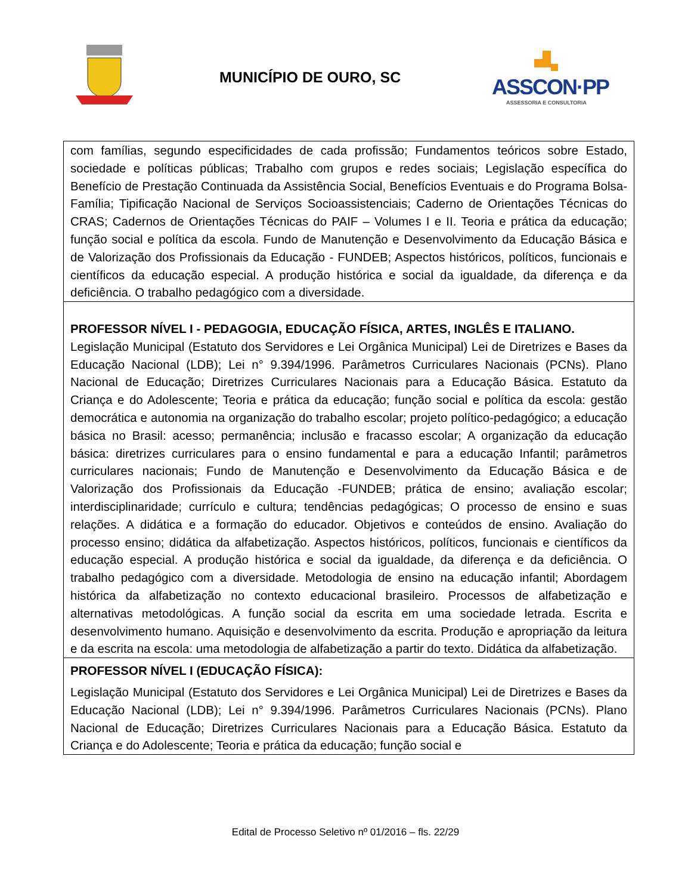MUNICÍPIO DE OURO, SC
ASSCON·PP
ASSESSORIA E CONSULTORIA
| com famílias, segundo especificidades de cada profissão; Fundamentos teóricos sobre Estado, sociedade e políticas públicas; Trabalho com grupos e redes sociais; Legislação específica do Benefício de Prestação Continuada da Assistência Social, Benefícios Eventuais e do Programa Bolsa-Família; Tipificação Nacional de Serviços Socioassistenciais; Caderno de Orientações Técnicas do CRAS; Cadernos de Orientações Técnicas do PAIF – Volumes I e II. Teoria e prática da educação; função social e política da escola. Fundo de Manutenção e Desenvolvimento da Educação Básica e de Valorização dos Profissionais da Educação - FUNDEB; Aspectos históricos, políticos, funcionais e científicos da educação especial. A produção histórica e social da igualdade, da diferença e da deficiência. O trabalho pedagógico com a diversidade. |
| PROFESSOR NÍVEL I - PEDAGOGIA, EDUCAÇÃO FÍSICA, ARTES, INGLÊS E ITALIANO. Legislação Municipal (Estatuto dos Servidores e Lei Orgânica Municipal) Lei de Diretrizes e Bases da Educação Nacional (LDB); Lei n° 9.394/1996. Parâmetros Curriculares Nacionais (PCNs). Plano Nacional de Educação; Diretrizes Curriculares Nacionais para a Educação Básica. Estatuto da Criança e do Adolescente; Teoria e prática da educação; função social e política da escola: gestão democrática e autonomia na organização do trabalho escolar; projeto político-pedagógico; a educação básica no Brasil: acesso; permanência; inclusão e fracasso escolar; A organização da educação básica: diretrizes curriculares para o ensino fundamental e para a educação Infantil; parâmetros curriculares nacionais; Fundo de Manutenção e Desenvolvimento da Educação Básica e de Valorização dos Profissionais da Educação -FUNDEB; prática de ensino; avaliação escolar; interdisciplinaridade; currículo e cultura; tendências pedagógicas; O processo de ensino e suas relações. A didática e a formação do educador. Objetivos e conteúdos de ensino. Avaliação do processo ensino; didática da alfabetização. Aspectos históricos, políticos, funcionais e científicos da educação especial. A produção histórica e social da igualdade, da diferença e da deficiência. O trabalho pedagógico com a diversidade. Metodologia de ensino na educação infantil; Abordagem histórica da alfabetização no contexto educacional brasileiro. Processos de alfabetização e alternativas metodológicas. A função social da escrita em uma sociedade letrada. Escrita e desenvolvimento humano. Aquisição e desenvolvimento da escrita. Produção e apropriação da leitura e da escrita na escola: uma metodologia de alfabetização a partir do texto. Didática da alfabetização. |
| PROFESSOR NÍVEL I (EDUCAÇÃO FÍSICA): Legislação Municipal (Estatuto dos Servidores e Lei Orgânica Municipal) Lei de Diretrizes e Bases da Educação Nacional (LDB); Lei n° 9.394/1996. Parâmetros Curriculares Nacionais (PCNs). Plano Nacional de Educação; Diretrizes Curriculares Nacionais para a Educação Básica. Estatuto da Criança e do Adolescente; Teoria e prática da educação; função social e |
Edital de Processo Seletivo nº 01/2016 – fls. 22/29